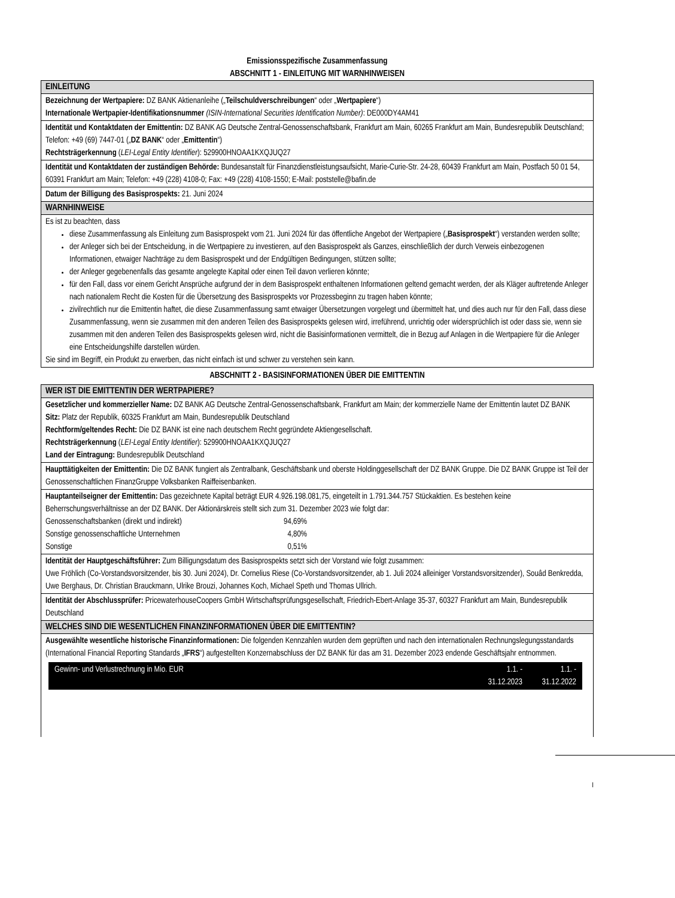Emissionsspezifische Zusammenfassung
ABSCHNITT 1 - EINLEITUNG MIT WARNHINWEISEN
EINLEITUNG
Bezeichnung der Wertpapiere: DZ BANK Aktienanleihe („Teilschuldverschreibungen“ oder „Wertpapiere“)
Internationale Wertpapier-Identifikationsnummer (ISIN-International Securities Identification Number): DE000DY4AM41
Identität und Kontaktdaten der Emittentin: DZ BANK AG Deutsche Zentral-Genossenschaftsbank, Frankfurt am Main, 60265 Frankfurt am Main, Bundesrepublik Deutschland; Telefon: +49 (69) 7447-01 („DZ BANK“ oder „Emittentin“)
Rechtsträgerkennung (LEI-Legal Entity Identifier): 529900HNOAA1KXQJUQ27
Identität und Kontaktdaten der zuständigen Behörde: Bundesanstalt für Finanzdienstleistungsaufsicht, Marie-Curie-Str. 24-28, 60439 Frankfurt am Main, Postfach 50 01 54, 60391 Frankfurt am Main; Telefon: +49 (228) 4108-0; Fax: +49 (228) 4108-1550; E-Mail: poststelle@bafin.de
Datum der Billigung des Basisprospekts: 21. Juni 2024
WARNHINWEISE
Es ist zu beachten, dass
diese Zusammenfassung als Einleitung zum Basisprospekt vom 21. Juni 2024 für das öffentliche Angebot der Wertpapiere („Basisprospekt“) verstanden werden sollte;
der Anleger sich bei der Entscheidung, in die Wertpapiere zu investieren, auf den Basisprospekt als Ganzes, einschließlich der durch Verweis einbezogenen Informationen, etwaiger Nachträge zu dem Basisprospekt und der Endgültigen Bedingungen, stützen sollte;
der Anleger gegebenenfalls das gesamte angelegte Kapital oder einen Teil davon verlieren könnte;
für den Fall, dass vor einem Gericht Ansprüche aufgrund der in dem Basisprospekt enthaltenen Informationen geltend gemacht werden, der als Kläger auftretende Anleger nach nationalem Recht die Kosten für die Übersetzung des Basisprospekts vor Prozessbeginn zu tragen haben könnte;
zivilrechtlich nur die Emittentin haftet, die diese Zusammenfassung samt etwaiger Übersetzungen vorgelegt und übermittelt hat, und dies auch nur für den Fall, dass diese Zusammenfassung, wenn sie zusammen mit den anderen Teilen des Basisprospekts gelesen wird, irreführend, unrichtig oder widersprüchlich ist oder dass sie, wenn sie zusammen mit den anderen Teilen des Basisprospekts gelesen wird, nicht die Basisinformationen vermittelt, die in Bezug auf Anlagen in die Wertpapiere für die Anleger eine Entscheidungshilfe darstellen würden.
Sie sind im Begriff, ein Produkt zu erwerben, das nicht einfach ist und schwer zu verstehen sein kann.
ABSCHNITT 2 - BASISINFORMATIONEN ÜBER DIE EMITTENTIN
WER IST DIE EMITTENTIN DER WERTPAPIERE?
Gesetzlicher und kommerzieller Name: DZ BANK AG Deutsche Zentral-Genossenschaftsbank, Frankfurt am Main; der kommerzielle Name der Emittentin lautet DZ BANK
Sitz: Platz der Republik, 60325 Frankfurt am Main, Bundesrepublik Deutschland
Rechtform/geltendes Recht: Die DZ BANK ist eine nach deutschem Recht gegründete Aktiengesellschaft.
Rechtsträgerkennung (LEI-Legal Entity Identifier): 529900HNOAA1KXQJUQ27
Land der Eintragung: Bundesrepublik Deutschland
Haupttätigkeiten der Emittentin: Die DZ BANK fungiert als Zentralbank, Geschäftsbank und oberste Holdinggesellschaft der DZ BANK Gruppe. Die DZ BANK Gruppe ist Teil der Genossenschaftlichen FinanzGruppe Volksbanken Raiffeisenbanken.
Hauptanteilseigner der Emittentin: Das gezeichnete Kapital beträgt EUR 4.926.198.081,75, eingeteilt in 1.791.344.757 Stückaktien. Es bestehen keine Beherrschungsverhältnisse an der DZ BANK. Der Aktionärskreis stellt sich zum 31. Dezember 2023 wie folgt dar:
| Genossenschaftsbanken (direkt und indirekt) | 94,69% |
| Sonstige genossenschaftliche Unternehmen | 4,80% |
| Sonstige | 0,51% |
Identität der Hauptgeschäftsführer: Zum Billigungsdatum des Basisprospekts setzt sich der Vorstand wie folgt zusammen:
Uwe Fröhlich (Co-Vorstandsvorsitzender, bis 30. Juni 2024), Dr. Cornelius Riese (Co-Vorstandsvorsitzender, ab 1. Juli 2024 alleiniger Vorstandsvorsitzender), Souâd Benkredda, Uwe Berghaus, Dr. Christian Brauckmann, Ulrike Brouzi, Johannes Koch, Michael Speth und Thomas Ullrich.
Identität der Abschlussprüfer: PricewaterhouseCoopers GmbH Wirtschaftsprüfungsgesellschaft, Friedrich-Ebert-Anlage 35-37, 60327 Frankfurt am Main, Bundesrepublik Deutschland
WELCHES SIND DIE WESENTLICHEN FINANZINFORMATIONEN ÜBER DIE EMITTENTIN?
Ausgewählte wesentliche historische Finanzinformationen: Die folgenden Kennzahlen wurden dem geprüften und nach den internationalen Rechnungslegungsstandards (International Financial Reporting Standards „IFRS“) aufgestellten Konzernabschluss der DZ BANK für das am 31. Dezember 2023 endende Geschäftsjahr entnommen.
Gewinn- und Verlustrechnung in Mio. EUR 1.1. -
31.12.2023 1.1. -
31.12.2022
I